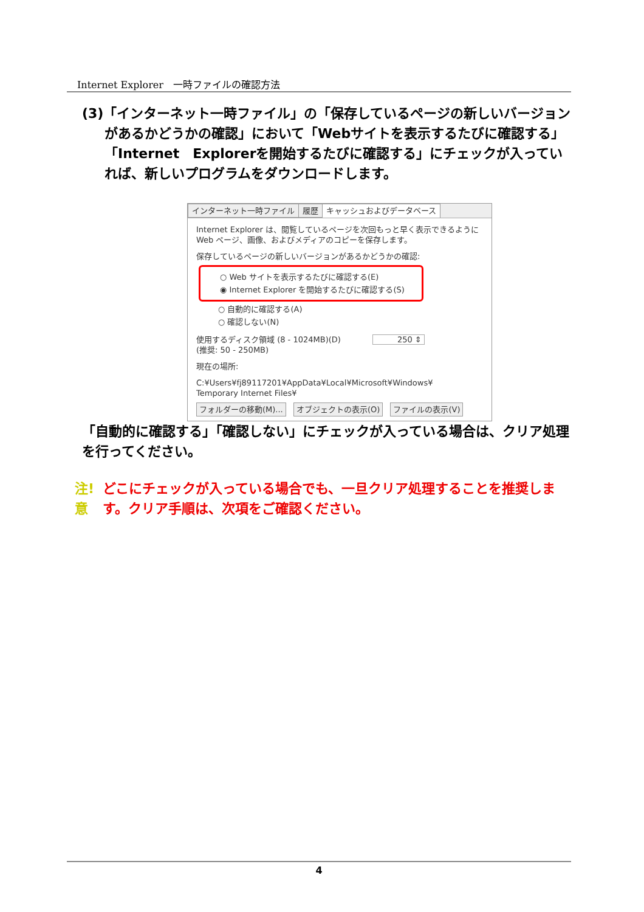Internet Explorer　一時ファイルの確認方法
(3)「インターネット一時ファイル」の「保存しているページの新しいバージョンがあるかどうかの確認」において「Webサイトを表示するたびに確認する」「Internet　Explorerを開始するたびに確認する」にチェックが入っていれば、新しいプログラムをダウンロードします。
インターネット一時ファイル 履歴 キャッシュおよびデータベース
Internet Explorer は、閲覧しているページを次回もっと早く表示できるように Web ページ、画像、およびメディアのコピーを保存します。
保存しているページの新しいバージョンがあるかどうかの確認:
○ Web サイトを表示するたびに確認する(E)
◉ Internet Explorer を開始するたびに確認する(S)
○ 自動的に確認する(A)
○ 確認しない(N)
使用するディスク領域 (8 - 1024MB)(D)　　　　250 ⇕
(推奨: 50 - 250MB)
現在の場所:
C:¥Users¥fj89117201¥AppData¥Local¥Microsoft¥Windows¥
Temporary Internet Files¥
フォルダーの移動(M)... オブジェクトの表示(O) ファイルの表示(V)
「自動的に確認する」「確認しない」にチェックが入っている場合は、クリア処理を行ってください。
注!意 どこにチェックが入っている場合でも、一旦クリア処理することを推奨します。クリア手順は、次項をご確認ください。
4